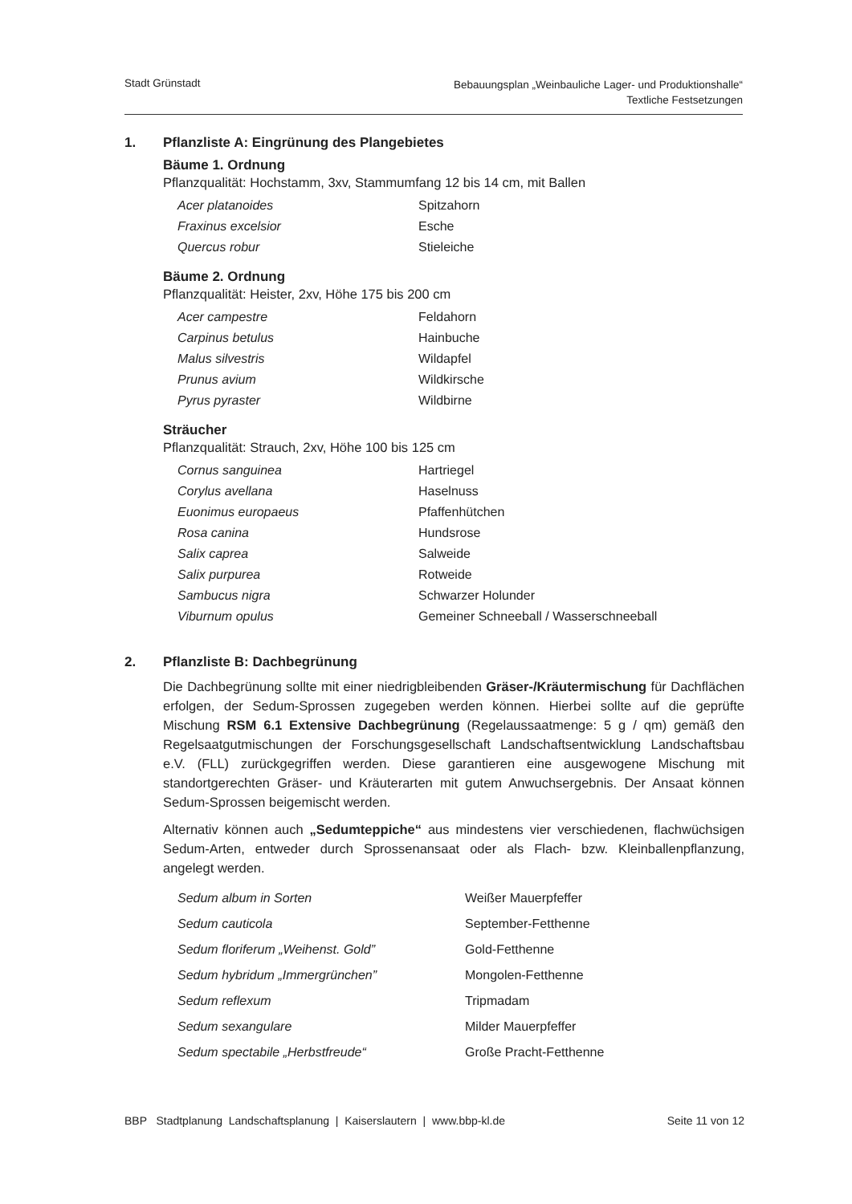Stadt Grünstadt
Bebauungsplan „Weinbauliche Lager- und Produktionshalle“
Textliche Festsetzungen
1. Pflanzliste A: Eingrünung des Plangebietes
Bäume 1. Ordnung
Pflanzqualität: Hochstamm, 3xv, Stammumfang 12 bis 14 cm, mit Ballen
| Acer platanoides | Spitzahorn |
| Fraxinus excelsior | Esche |
| Quercus robur | Stieleiche |
Bäume 2. Ordnung
Pflanzqualität: Heister, 2xv, Höhe 175 bis 200 cm
| Acer campestre | Feldahorn |
| Carpinus betulus | Hainbuche |
| Malus silvestris | Wildapfel |
| Prunus avium | Wildkirsche |
| Pyrus pyraster | Wildbirne |
Sträucher
Pflanzqualität: Strauch, 2xv, Höhe 100 bis 125 cm
| Cornus sanguinea | Hartriegel |
| Corylus avellana | Haselnuss |
| Euonimus europaeus | Pfaffenhütchen |
| Rosa canina | Hundsrose |
| Salix caprea | Salweide |
| Salix purpurea | Rotweide |
| Sambucus nigra | Schwarzer Holunder |
| Viburnum opulus | Gemeiner Schneeball / Wasserschneeball |
2. Pflanzliste B: Dachbegrünung
Die Dachbegrünung sollte mit einer niedrigbleibenden Gräser-/Kräutermischung für Dachflächen erfolgen, der Sedum-Sprossen zugegeben werden können. Hierbei sollte auf die geprüfte Mischung RSM 6.1 Extensive Dachbegrünung (Regelaussaatmenge: 5 g / qm) gemäß den Regelsaatgutmischungen der Forschungsgesellschaft Landschaftsentwicklung Landschaftsbau e.V. (FLL) zurückgegriffen werden. Diese garantieren eine ausgewogene Mischung mit standortgerechten Gräser- und Kräuterarten mit gutem Anwuchsergebnis. Der Ansaat können Sedum-Sprossen beigemischt werden.
Alternativ können auch „Sedumteppiche“ aus mindestens vier verschiedenen, flachwüchsigen Sedum-Arten, entweder durch Sprossenansaat oder als Flach- bzw. Kleinballenpflanzung, angelegt werden.
| Sedum album in Sorten | Weißer Mauerpfeffer |
| Sedum cauticola | September-Fetthenne |
| Sedum floriferum „Weihenst. Gold” | Gold-Fetthenne |
| Sedum hybridum „Immergrünchen” | Mongolen-Fetthenne |
| Sedum reflexum | Tripmadam |
| Sedum sexangulare | Milder Mauerpfeffer |
| Sedum spectabile „Herbstfreude“ | Große Pracht-Fetthenne |
BBP Stadtplanung Landschaftsplanung | Kaiserslautern | www.bbp-kl.de
Seite 11 von 12